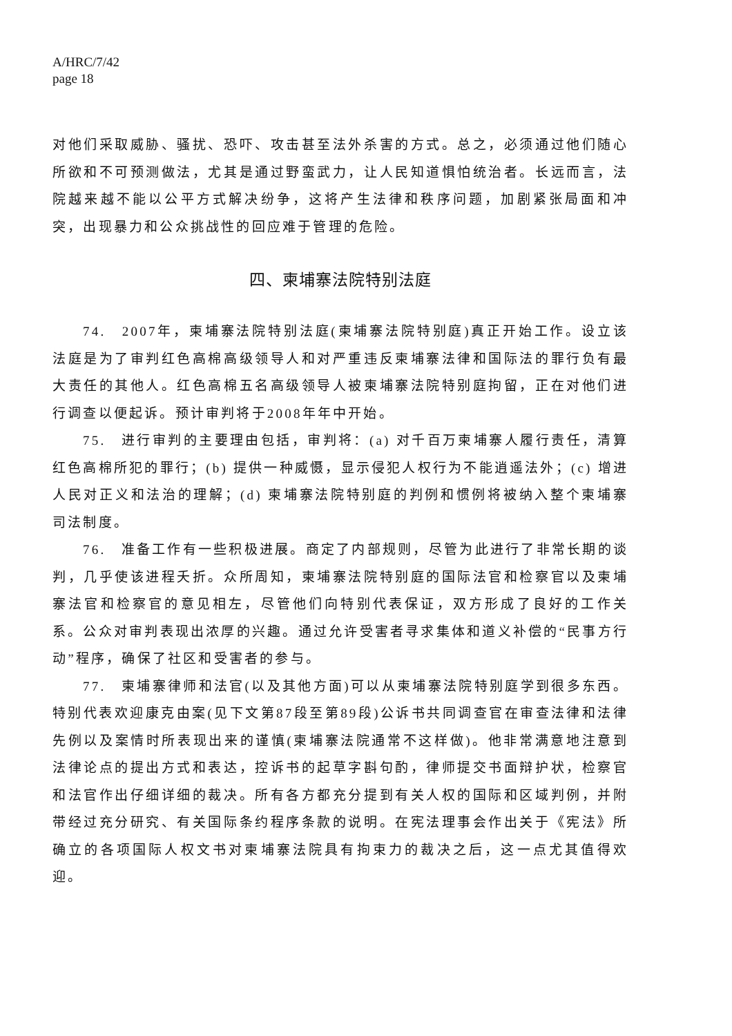A/HRC/7/42
page 18
对他们采取威胁、骚扰、恐吓、攻击甚至法外杀害的方式。总之，必须通过他们随心所欲和不可预测做法，尤其是通过野蛮武力，让人民知道惧怕统治者。长远而言，法院越来越不能以公平方式解决纷争，这将产生法律和秩序问题，加剧紧张局面和冲突，出现暴力和公众挑战性的回应难于管理的危险。
四、柬埔寨法院特别法庭
74.　2007年，柬埔寨法院特别法庭(柬埔寨法院特别庭)真正开始工作。设立该法庭是为了审判红色高棉高级领导人和对严重违反柬埔寨法律和国际法的罪行负有最大责任的其他人。红色高棉五名高级领导人被柬埔寨法院特别庭拘留，正在对他们进行调查以便起诉。预计审判将于2008年年中开始。
75.　进行审判的主要理由包括，审判将：(a) 对千百万柬埔寨人履行责任，清算红色高棉所犯的罪行；(b) 提供一种威慑，显示侵犯人权行为不能逍遥法外；(c) 增进人民对正义和法治的理解；(d) 柬埔寨法院特别庭的判例和惯例将被纳入整个柬埔寨司法制度。
76.　准备工作有一些积极进展。商定了内部规则，尽管为此进行了非常长期的谈判，几乎使该进程夭折。众所周知，柬埔寨法院特别庭的国际法官和检察官以及柬埔寨法官和检察官的意见相左，尽管他们向特别代表保证，双方形成了良好的工作关系。公众对审判表现出浓厚的兴趣。通过允许受害者寻求集体和道义补偿的“民事方行动”程序，确保了社区和受害者的参与。
77.　柬埔寨律师和法官(以及其他方面)可以从柬埔寨法院特别庭学到很多东西。特别代表欢迎康克由案(见下文第87段至第89段)公诉书共同调查官在审查法律和法律先例以及案情时所表现出来的谨慎(柬埔寨法院通常不这样做)。他非常满意地注意到法律论点的提出方式和表达，控诉书的起草字斟句酌，律师提交书面辩护状，检察官和法官作出仔细详细的裁决。所有各方都充分提到有关人权的国际和区域判例，并附带经过充分研究、有关国际条约程序条款的说明。在宪法理事会作出关于《宪法》所确立的各项国际人权文书对柬埔寨法院具有拘束力的裁决之后，这一点尤其值得欢迎。